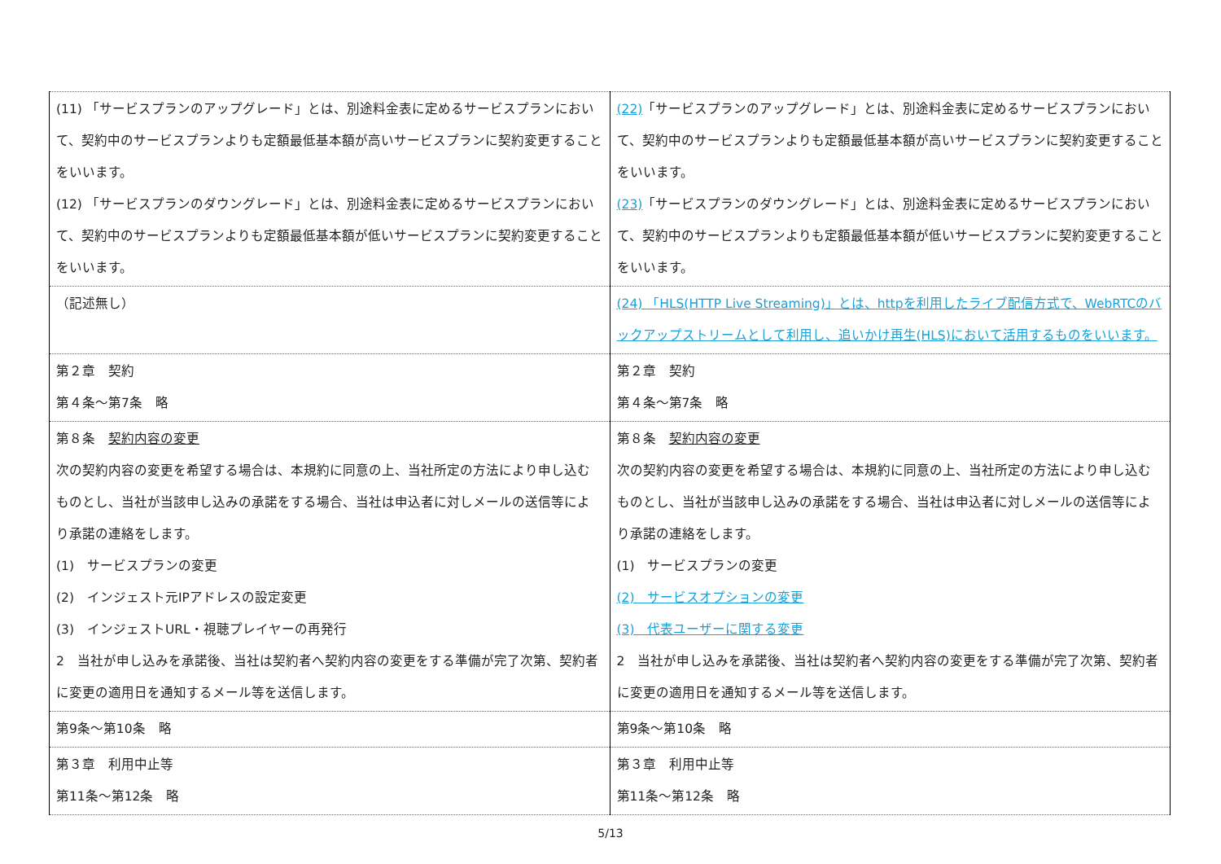| (11) 「サービスプランのアップグレード」とは、別途料金表に定めるサービスプランにおいて、契約中のサービスプランよりも定額最低基本額が高いサービスプランに契約変更することをいいます。 (12) 「サービスプランのダウングレード」とは、別途料金表に定めるサービスプランにおいて、契約中のサービスプランよりも定額最低基本額が低いサービスプランに契約変更することをいいます。 | (22) 「サービスプランのアップグレード」とは、別途料金表に定めるサービスプランにおいて、契約中のサービスプランよりも定額最低基本額が高いサービスプランに契約変更することをいいます。 (23) 「サービスプランのダウングレード」とは、別途料金表に定めるサービスプランにおいて、契約中のサービスプランよりも定額最低基本額が低いサービスプランに契約変更することをいいます。 |
| （記述無し） | (24) 「HLS(HTTP Live Streaming)」とは、httpを利用したライブ配信方式で、WebRTCのバックアップストリームとして利用し、追いかけ再生(HLS)において活用するものをいいます。 |
| 第２章 契約 第４条～第7条 略 | 第２章 契約 第４条～第7条 略 |
| 第８条 契約内容の変更 次の契約内容の変更を希望する場合は、本規約に同意の上、当社所定の方法により申し込むものとし、当社が当該申し込みの承諾をする場合、当社は申込者に対しメールの送信等により承諾の連絡をします。 (1) サービスプランの変更 (2) インジェスト元IPアドレスの設定変更 (3) インジェストURL・視聴プレイヤーの再発行 2 当社が申し込みを承諾後、当社は契約者へ契約内容の変更をする準備が完了次第、契約者に変更の適用日を通知するメール等を送信します。 | 第８条 契約内容の変更 次の契約内容の変更を希望する場合は、本規約に同意の上、当社所定の方法により申し込むものとし、当社が当該申し込みの承諾をする場合、当社は申込者に対しメールの送信等により承諾の連絡をします。 (1) サービスプランの変更 (2) サービスオプションの変更 (3) 代表ユーザーに関する変更 2 当社が申し込みを承諾後、当社は契約者へ契約内容の変更をする準備が完了次第、契約者に変更の適用日を通知するメール等を送信します。 |
| 第9条～第10条 略 | 第9条～第10条 略 |
| 第３章 利用中止等 第11条～第12条 略 | 第３章 利用中止等 第11条～第12条 略 |
5/13